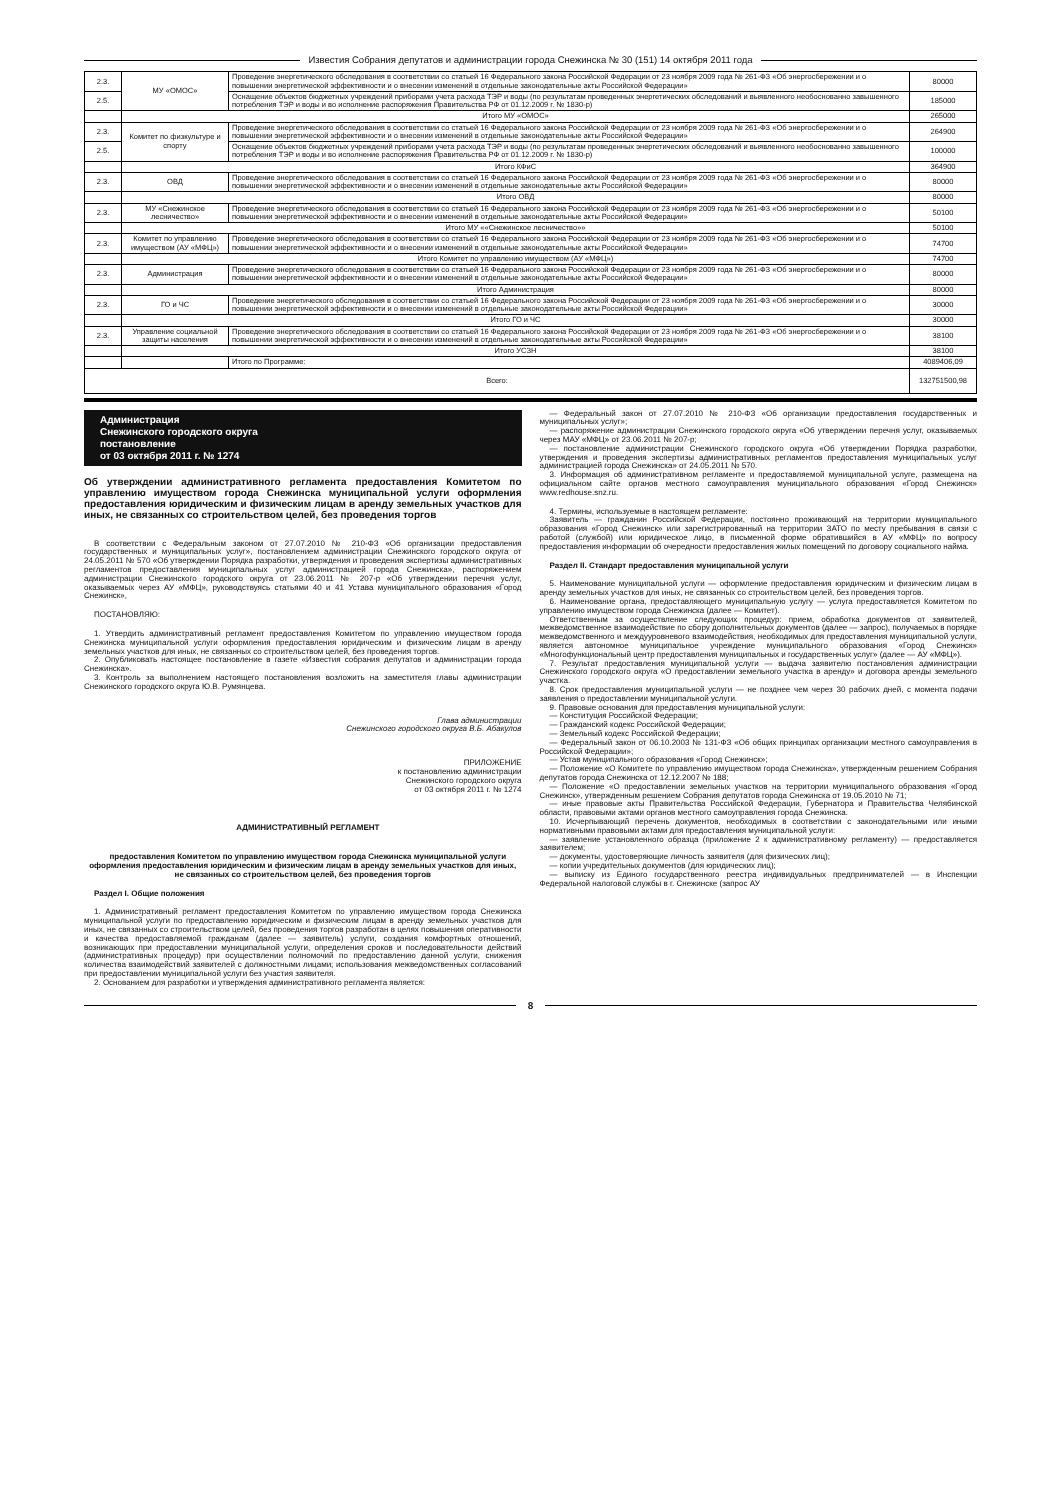Известия Собрания депутатов и администрации города Снежинска № 30 (151) 14 октября 2011 года
| 2.3. | МУ «ОМОС» | Проведение энергетического обследования в соответствии со статьей 16 Федерального закона Российской Федерации от 23 ноября 2009 года № 261-ФЗ «Об энергосбережении и о повышении энергетической эффективности и о внесении изменений в отдельные законодательные акты Российской Федерации» | 80000 |
| 2.5. | | Оснащение объектов бюджетных учреждений приборами учета расхода ТЭР и воды (по результатам проведенных энергетических обследований и выявленного необоснованно завышенного потребления ТЭР и воды и во исполнение распоряжения Правительства РФ от 01.12.2009 г. № 1830-р) | 185000 |
| | Итого МУ «ОМОС» | | 265000 |
| 2.3. | Комитет по физкультуре и спорту | Проведение энергетического обследования в соответствии со статьей 16 Федерального закона Российской Федерации от 23 ноября 2009 года № 261-ФЗ «Об энергосбережении и о повышении энергетической эффективности и о внесении изменений в отдельные законодательные акты Российской Федерации» | 264900 |
| 2.5. | | Оснащение объектов бюджетных учреждений приборами учета расхода ТЭР и воды (по результатам проведенных энергетических обследований и выявленного необоснованно завышенного потребления ТЭР и воды и во исполнение распоряжения Правительства РФ от 01.12.2009 г. № 1830-р) | 100000 |
| | Итого КФиС | | 364900 |
| 2.3. | ОВД | Проведение энергетического обследования в соответствии со статьей 16 Федерального закона Российской Федерации от 23 ноября 2009 года № 261-ФЗ «Об энергосбережении и о повышении энергетической эффективности и о внесении изменений в отдельные законодательные акты Российской Федерации» | 80000 |
| | Итого ОВД | | 80000 |
| 2.3. | МУ «Снежинское лесничество» | Проведение энергетического обследования в соответствии со статьей 16 Федерального закона Российской Федерации от 23 ноября 2009 года № 261-ФЗ «Об энергосбережении и о повышении энергетической эффективности и о внесении изменений в отдельные законодательные акты Российской Федерации» | 50100 |
| | Итого МУ ««Снежинское лесничество»» | | 50100 |
| 2.3. | Комитет по управлению имуществом (АУ «МФЦ») | Проведение энергетического обследования в соответствии со статьей 16 Федерального закона Российской Федерации от 23 ноября 2009 года № 261-ФЗ «Об энергосбережении и о повышении энергетической эффективности и о внесении изменений в отдельные законодательные акты Российской Федерации» | 74700 |
| | Итого Комитет по управлению имуществом (АУ «МФЦ») | | 74700 |
| 2.3. | Администрация | Проведение энергетического обследования в соответствии со статьей 16 Федерального закона Российской Федерации от 23 ноября 2009 года № 261-ФЗ «Об энергосбережении и о повышении энергетической эффективности и о внесении изменений в отдельные законодательные акты Российской Федерации» | 80000 |
| | Итого Администрация | | 80000 |
| 2.3. | ГО и ЧС | Проведение энергетического обследования в соответствии со статьей 16 Федерального закона Российской Федерации от 23 ноября 2009 года № 261-ФЗ «Об энергосбережении и о повышении энергетической эффективности и о внесении изменений в отдельные законодательные акты Российской Федерации» | 30000 |
| | Итого ГО и ЧС | | 30000 |
| 2.3. | Управление социальной защиты населения | Проведение энергетического обследования в соответствии со статьей 16 Федерального закона Российской Федерации от 23 ноября 2009 года № 261-ФЗ «Об энергосбережении и о повышении энергетической эффективности и о внесении изменений в отдельные законодательные акты Российской Федерации» | 38100 |
| | Итого УСЗН | | 38100 |
| | | Итого по Программе: | 4089406,09 |
| Всего: | | | 132751500,98 |
Администрация
Снежинского городского округа
постановление
от 03 октября 2011 г. № 1274
Об утверждении административного регламента предоставления Комитетом по управлению имуществом города Снежинска муниципальной услуги оформления предоставления юридическим и физическим лицам в аренду земельных участков для иных, не связанных со строительством целей, без проведения торгов
В соответствии с Федеральным законом от 27.07.2010 № 210-ФЗ «Об организации предоставления государственных и муниципальных услуг», постановлением администрации Снежинского городского округа от 24.05.2011 № 570 «Об утверждении Порядка разработки, утверждения и проведения экспертизы административных регламентов предоставления муниципальных услуг администрацией города Снежинска», распоряжением администрации Снежинского городского округа от 23.06.2011 № 207-р «Об утверждении перечня услуг, оказываемых через АУ «МФЦ», руководствуясь статьями 40 и 41 Устава муниципального образования «Город Снежинск»,
ПОСТАНОВЛЯЮ:
1. Утвердить административный регламент предоставления Комитетом по управлению имуществом города Снежинска муниципальной услуги оформления предоставления юридическим и физическим лицам в аренду земельных участков для иных, не связанных со строительством целей, без проведения торгов.
2. Опубликовать настоящее постановление в газете «Известия собрания депутатов и администрации города Снежинска».
3. Контроль за выполнением настоящего постановления возложить на заместителя главы администрации Снежинского городского округа Ю.В. Румянцева.
Глава администрации
Снежинского городского округа В.Б. Абакулов
ПРИЛОЖЕНИЕ
к постановлению администрации
Снежинского городского округа
от 03 октября 2011 г. № 1274
АДМИНИСТРАТИВНЫЙ РЕГЛАМЕНТ
предоставления Комитетом по управлению имуществом города Снежинска муниципальной услуги оформления предоставления юридическим и физическим лицам в аренду земельных участков для иных, не связанных со строительством целей, без проведения торгов
Раздел I. Общие положения
1. Административный регламент предоставления Комитетом по управлению имуществом города Снежинска муниципальной услуги по предоставлению юридическим и физическим лицам в аренду земельных участков для иных, не связанных со строительством целей, без проведения торгов разработан в целях повышения оперативности и качества предоставляемой гражданам (далее — заявитель) услуги, создания комфортных отношений, возникающих при предоставлении муниципальной услуги, определения сроков и последовательности действий (административных процедур) при осуществлении полномочий по предоставлению данной услуги, снижения количества взаимодействий заявителей с должностными лицами; использования межведомственных согласований при предоставлении муниципальной услуги без участия заявителя.
2. Основанием для разработки и утверждения административного регламента является:
— Федеральный закон от 27.07.2010 № 210-ФЗ «Об организации предоставления государственных и муниципальных услуг»;
— распоряжение администрации Снежинского городского округа «Об утверждении перечня услуг, оказываемых через МАУ «МФЦ» от 23.06.2011 № 207-р;
— постановление администрации Снежинского городского округа «Об утверждении Порядка разработки, утверждения и проведения экспертизы административных регламентов предоставления муниципальных услуг администрацией города Снежинска» от 24.05.2011 № 570.
3. Информация об административном регламенте и предоставляемой муниципальной услуге, размещена на официальном сайте органов местного самоуправления муниципального образования «Город Снежинск» www.redhouse.snz.ru.
4. Термины, используемые в настоящем регламенте:
Заявитель — гражданин Российской Федерации, постоянно проживающий на территории муниципального образования «Город Снежинск» или зарегистрированный на территории ЗАТО по месту пребывания в связи с работой (службой) или юридическое лицо, в письменной форме обратившийся в АУ «МФЦ» по вопросу предоставления информации об очередности предоставления жилых помещений по договору социального найма.
Раздел II. Стандарт предоставления муниципальной услуги
5. Наименование муниципальной услуги — оформление предоставления юридическим и физическим лицам в аренду земельных участков для иных, не связанных со строительством целей, без проведения торгов.
6. Наименование органа, предоставляющего муниципальную услугу — услуга предоставляется Комитетом по управлению имуществом города Снежинска (далее — Комитет).
Ответственным за осуществление следующих процедур: прием, обработка документов от заявителей, межведомственное взаимодействие по сбору дополнительных документов (далее — запрос), получаемых в порядке межведомственного и междууровневого взаимодействия, необходимых для предоставления муниципальной услуги, является автономное муниципальное учреждение муниципального образования «Город Снежинск» «Многофункциональный центр предоставления муниципальных и государственных услуг» (далее — АУ «МФЦ»).
7. Результат предоставления муниципальной услуги — выдача заявителю постановления администрации Снежинского городского округа «О предоставлении земельного участка в аренду» и договора аренды земельного участка.
8. Срок предоставления муниципальной услуги — не позднее чем через 30 рабочих дней, с момента подачи заявления о предоставлении муниципальной услуги.
9. Правовые основания для предоставления муниципальной услуги:
— Конституция Российской Федерации;
— Гражданский кодекс Российской Федерации;
— Земельный кодекс Российской Федерации;
— Федеральный закон от 06.10.2003 № 131-ФЗ «Об общих принципах организации местного самоуправления в Российской Федерации»;
— Устав муниципального образования «Город Снежинск»;
— Положение «О Комитете по управлению имуществом города Снежинска», утвержденным решением Собрания депутатов города Снежинска от 12.12.2007 № 188;
— Положение «О предоставлении земельных участков на территории муниципального образования «Город Снежинск», утвержденным решением Собрания депутатов города Снежинска от 19.05.2010 № 71;
— иные правовые акты Правительства Российской Федерации, Губернатора и Правительства Челябинской области, правовыми актами органов местного самоуправления города Снежинска.
10. Исчерпывающий перечень документов, необходимых в соответствии с законодательными или иными нормативными правовыми актами для предоставления муниципальной услуги:
— заявление установленного образца (приложение 2 к административному регламенту) — предоставляется заявителем;
— документы, удостоверяющие личность заявителя (для физических лиц);
— копии учредительных документов (для юридических лиц);
— выписку из Единого государственного реестра индивидуальных предпринимателей — в Инспекции Федеральной налоговой службы в г. Снежинске (запрос АУ
8